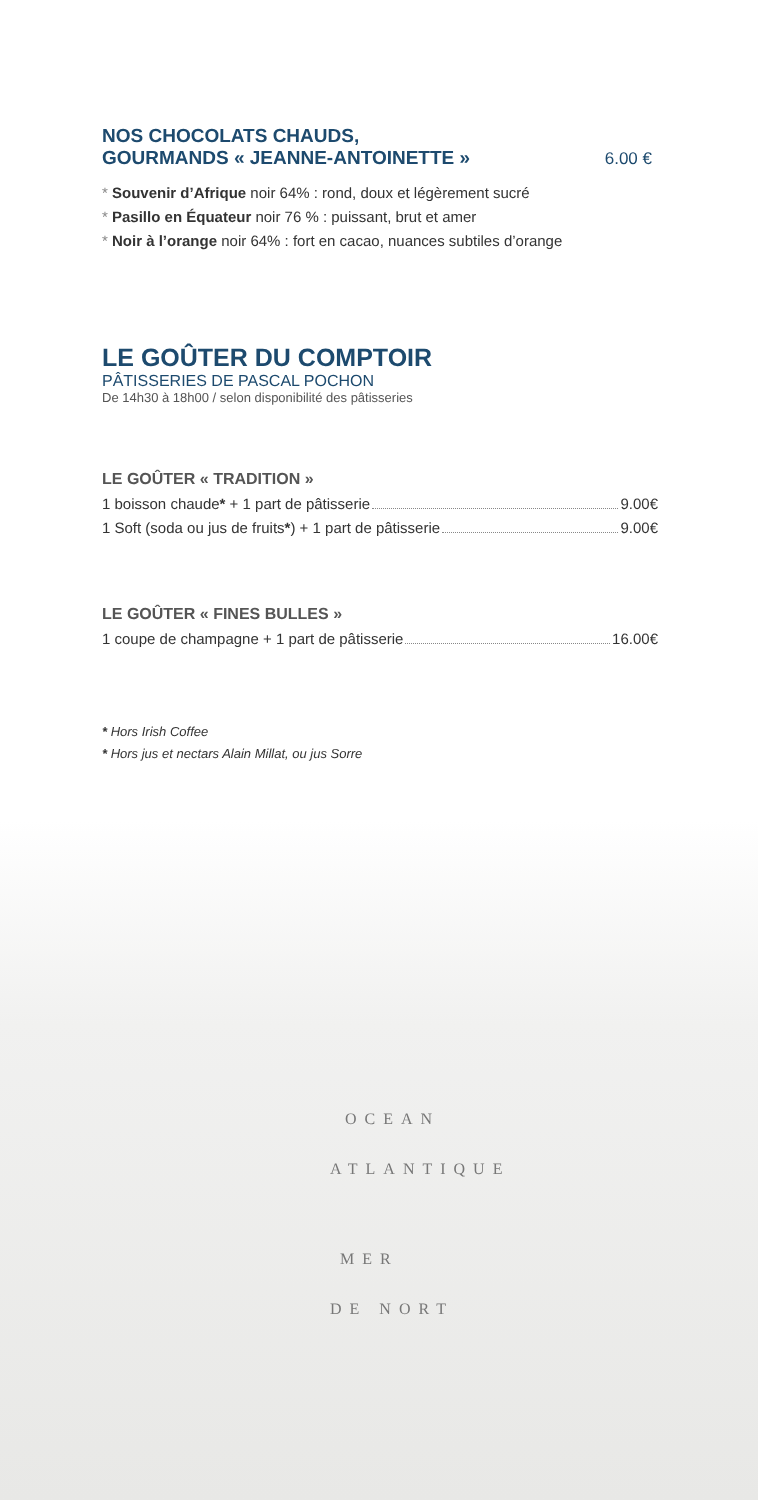OCEAN
ATLANTIQUE
MER
DE NORT
NOS CHOCOLATS CHAUDS,
GOURMANDS « JEANNE-ANTOINETTE »
6.00 €
* Souvenir d’Afrique noir 64% : rond, doux et légèrement sucré
* Pasillo en Équateur noir 76 % : puissant, brut et amer
* Noir à l’orange noir 64% : fort en cacao, nuances subtiles d’orange
LE GOÛTER DU COMPTOIR
PÂTISSERIES DE PASCAL POCHON
De 14h30 à 18h00 / selon disponibilité des pâtisseries
LE GOÛTER « TRADITION »
1 boisson chaude* + 1 part de pâtisserie 9.00€
1 Soft (soda ou jus de fruits*) + 1 part de pâtisserie 9.00€
LE GOÛTER « FINES BULLES »
1 coupe de champagne + 1 part de pâtisserie 16.00€
* Hors Irish Coffee
* Hors jus et nectars Alain Millat, ou jus Sorre